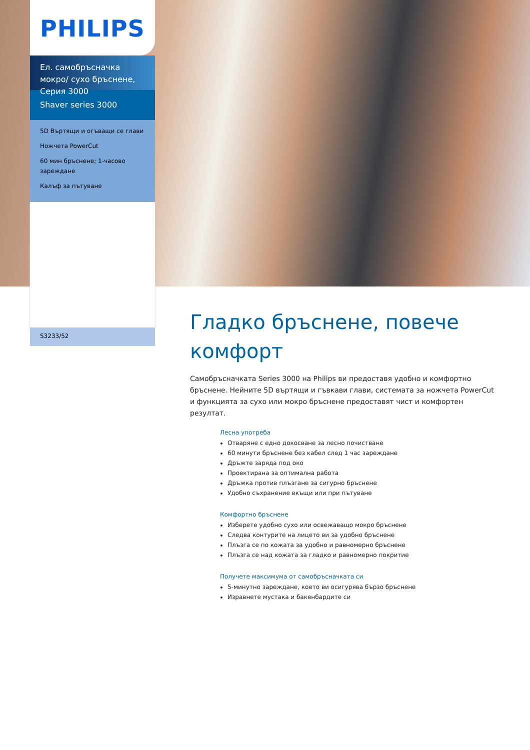PHILIPS
Ел. самобръсначка мокро/ сухо бръснене, Серия 3000
Shaver series 3000
5D Въртящи и огъващи се глави
Ножчета PowerCut
60 мин бръснене; 1-часово зареждане
Калъф за пътуване
S3233/52
Гладко бръснене, повече комфорт
Самобръсначката Series 3000 на Philips ви предоставя удобно и комфортно бръснене. Нейните 5D въртящи и гъвкави глави, системата за ножчета PowerCut и функцията за сухо или мокро бръснене предоставят чист и комфортен резултат.
Лесна употреба
Отваряне с едно докосване за лесно почистване
60 минути бръснене без кабел след 1 час зареждане
Дръжте заряда под око
Проектирана за оптимална работа
Дръжка против плъзгане за сигурно бръснене
Удобно съхранение вкъщи или при пътуване
Комфортно бръснене
Изберете удобно сухо или освежаващо мокро бръснене
Следва контурите на лицето ви за удобно бръснене
Плъзга се по кожата за удобно и равномерно бръснене
Плъзга се над кожата за гладко и равномерно покритие
Получете максимума от самобръсначката си
5-минутно зареждане, което ви осигурява бързо бръснене
Изравнете мустака и бакенбардите си